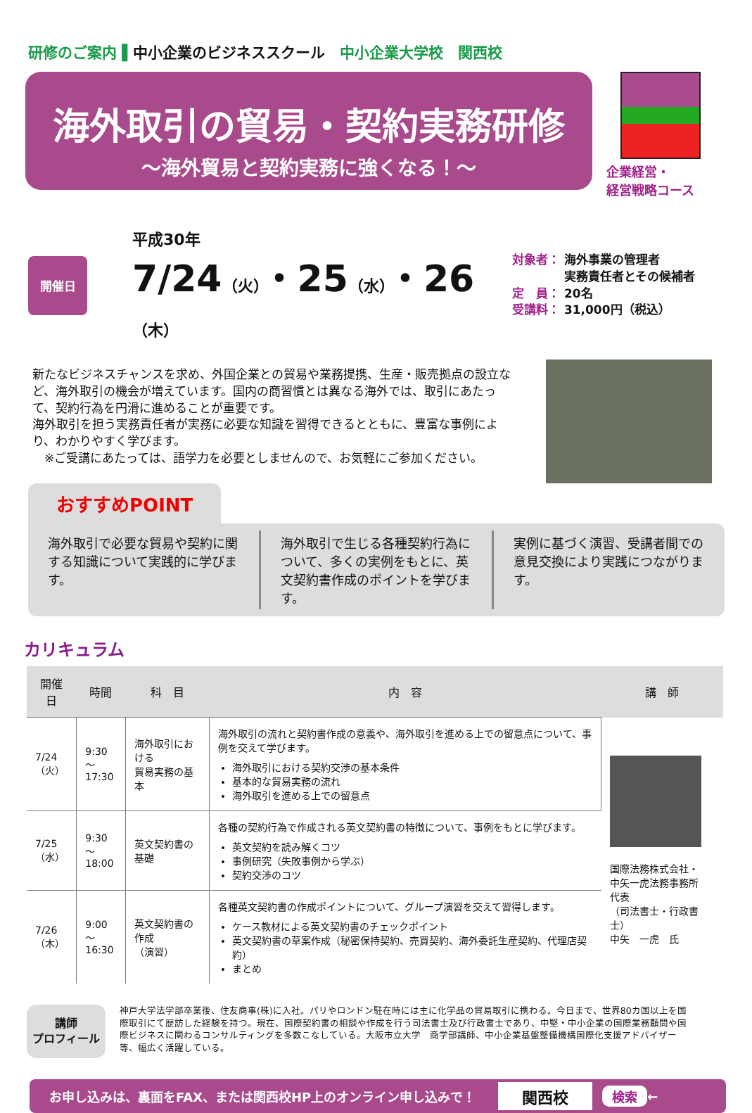研修のご案内 ▌中小企業のビジネススクール　中小企業大学校　関西校
海外取引の貿易・契約実務研修
～海外貿易と契約実務に強くなる！～
企業経営・
経営戦略コース
開催日
平成30年
7/24（火）・25（水）・26（木）
対象者： 海外事業の管理者
　　　　 実務責任者とその候補者
定　員： 20名
受講料： 31,000円（税込）
新たなビジネスチャンスを求め、外国企業との貿易や業務提携、生産・販売拠点の設立など、海外取引の機会が増えています。国内の商習慣とは異なる海外では、取引にあたって、契約行為を円滑に進めることが重要です。
海外取引を担う実務責任者が実務に必要な知識を習得できるとともに、豊富な事例により、わかりやすく学びます。
　※ご受講にあたっては、語学力を必要としませんので、お気軽にご参加ください。
おすすめPOINT
海外取引で必要な貿易や契約に関する知識について実践的に学びます。
海外取引で生じる各種契約行為について、多くの実例をもとに、英文契約書作成のポイントを学びます。
実例に基づく演習、受講者間での意見交換により実践につながります。
カリキュラム
| 開催日 | 時間 | 科 目 | 内 容 | 講 師 |
| --- | --- | --- | --- | --- |
| 7/24 （火） | 9:30～ 17:30 | 海外取引における 貿易実務の基本 | 海外取引の流れと契約書作成の意義や、海外取引を進める上での留意点について、事例を交えて学びます。 海外取引における契約交渉の基本条件 基本的な貿易実務の流れ 海外取引を進める上での留意点 | 国際法務株式会社・ 中矢一虎法務事務所 代表 （司法書士・行政書士） 中矢 一虎 氏 |
| 7/25 （水） | 9:30～ 18:00 | 英文契約書の基礎 | 各種の契約行為で作成される英文契約書の特徴について、事例をもとに学びます。 英文契約を読み解くコツ 事例研究（失敗事例から学ぶ） 契約交渉のコツ | |
| 7/26 （木） | 9:00～ 16:30 | 英文契約書の作成 （演習） | 各種英文契約書の作成ポイントについて、グループ演習を交えて習得します。 ケース教材による英文契約書のチェックポイント 英文契約書の草案作成（秘密保持契約、売買契約、海外委託生産契約、代理店契約） まとめ | |
講師
プロフィール
神戸大学法学部卒業後、住友商事(株)に入社。パリやロンドン駐在時には主に化学品の貿易取引に携わる。今日まで、世界80カ国以上を国際取引にて歴訪した経験を持つ。現在、国際契約書の相談や作成を行う司法書士及び行政書士であり、中堅・中小企業の国際業務顧問や国際ビジネスに関わるコンサルティングを多数こなしている。大阪市立大学　商学部講師、中小企業基盤整備機構国際化支援アドバイザー等、幅広く活躍している。
お申し込みは、裏面をFAX、または関西校HP上のオンライン申し込みで！ 関西校 検索 ←